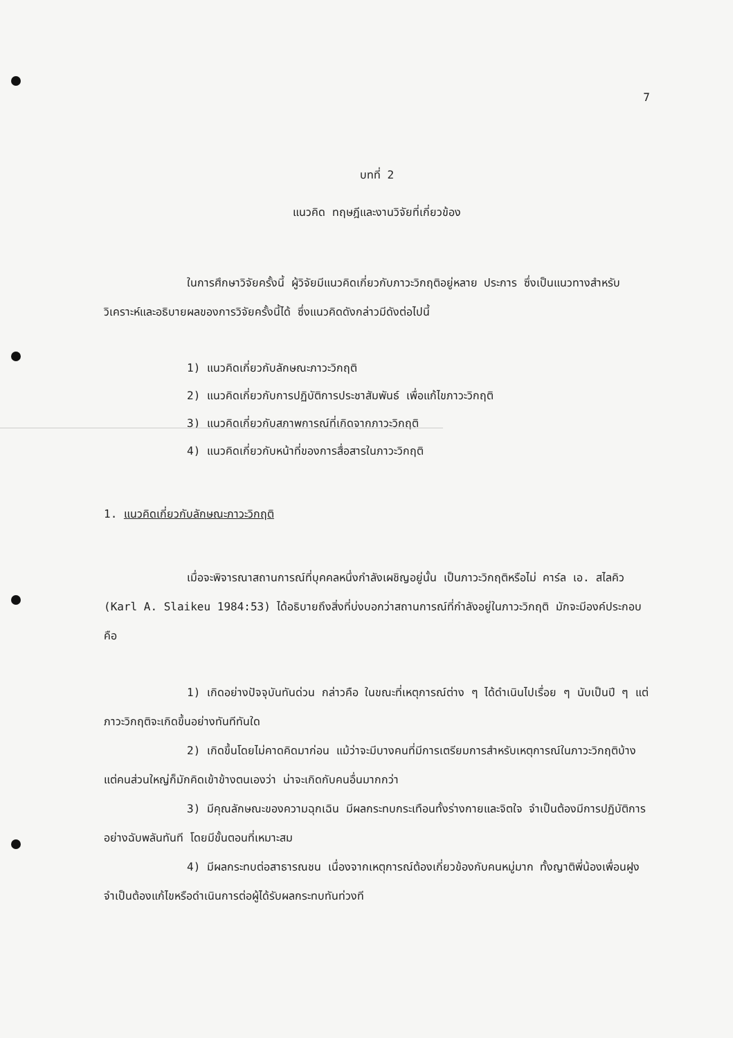7
บทที่ 2
แนวคิด ทฤษฎีและงานวิจัยที่เกี่ยวข้อง
ในการศึกษาวิจัยครั้งนี้ ผู้วิจัยมีแนวคิดเกี่ยวกับภาวะวิกฤติอยู่หลาย ประการ ซึ่งเป็นแนวทางสำหรับวิเคราะห์และอธิบายผลของการวิจัยครั้งนี้ได้ ซึ่งแนวคิดดังกล่าวมีดังต่อไปนี้
1) แนวคิดเกี่ยวกับลักษณะภาวะวิกฤติ
2) แนวคิดเกี่ยวกับการปฏิบัติการประชาสัมพันธ์ เพื่อแก้ไขภาวะวิกฤติ
3) แนวคิดเกี่ยวกับสภาพการณ์ที่เกิดจากภาวะวิกฤติ
4) แนวคิดเกี่ยวกับหน้าที่ของการสื่อสารในภาวะวิกฤติ
1. แนวคิดเกี่ยวกับลักษณะภาวะวิกฤติ
เมื่อจะพิจารณาสถานการณ์ที่บุคคลหนึ่งกำลังเผชิญอยู่นั้น เป็นภาวะวิกฤติหรือไม่ คาร์ล เอ. สไลคิว (Karl A. Slaikeu 1984:53) ได้อธิบายถึงสิ่งที่บ่งบอกว่าสถานการณ์ที่กำลังอยู่ในภาวะวิกฤติ มักจะมีองค์ประกอบคือ
1) เกิดอย่างปัจจุบันทันด่วน กล่าวคือ ในขณะที่เหตุการณ์ต่าง ๆ ได้ดำเนินไปเรื่อย ๆ นับเป็นปี ๆ แต่ภาวะวิกฤติจะเกิดขึ้นอย่างทันทีทันใด
2) เกิดขึ้นโดยไม่คาดคิดมาก่อน แม้ว่าจะมีบางคนที่มีการเตรียมการสำหรับเหตุการณ์ในภาวะวิกฤติบ้าง แต่คนส่วนใหญ่ก็มักคิดเข้าข้างตนเองว่า น่าจะเกิดกับคนอื่นมากกว่า
3) มีคุณลักษณะของความฉุกเฉิน มีผลกระทบกระเทือนทั้งร่างกายและจิตใจ จำเป็นต้องมีการปฏิบัติการอย่างฉับพลันทันที โดยมีขั้นตอนที่เหมาะสม
4) มีผลกระทบต่อสาธารณชน เนื่องจากเหตุการณ์ต้องเกี่ยวข้องกับคนหมู่มาก ทั้งญาติพี่น้องเพื่อนฝูง จำเป็นต้องแก้ไขหรือดำเนินการต่อผู้ได้รับผลกระทบทันท่วงที